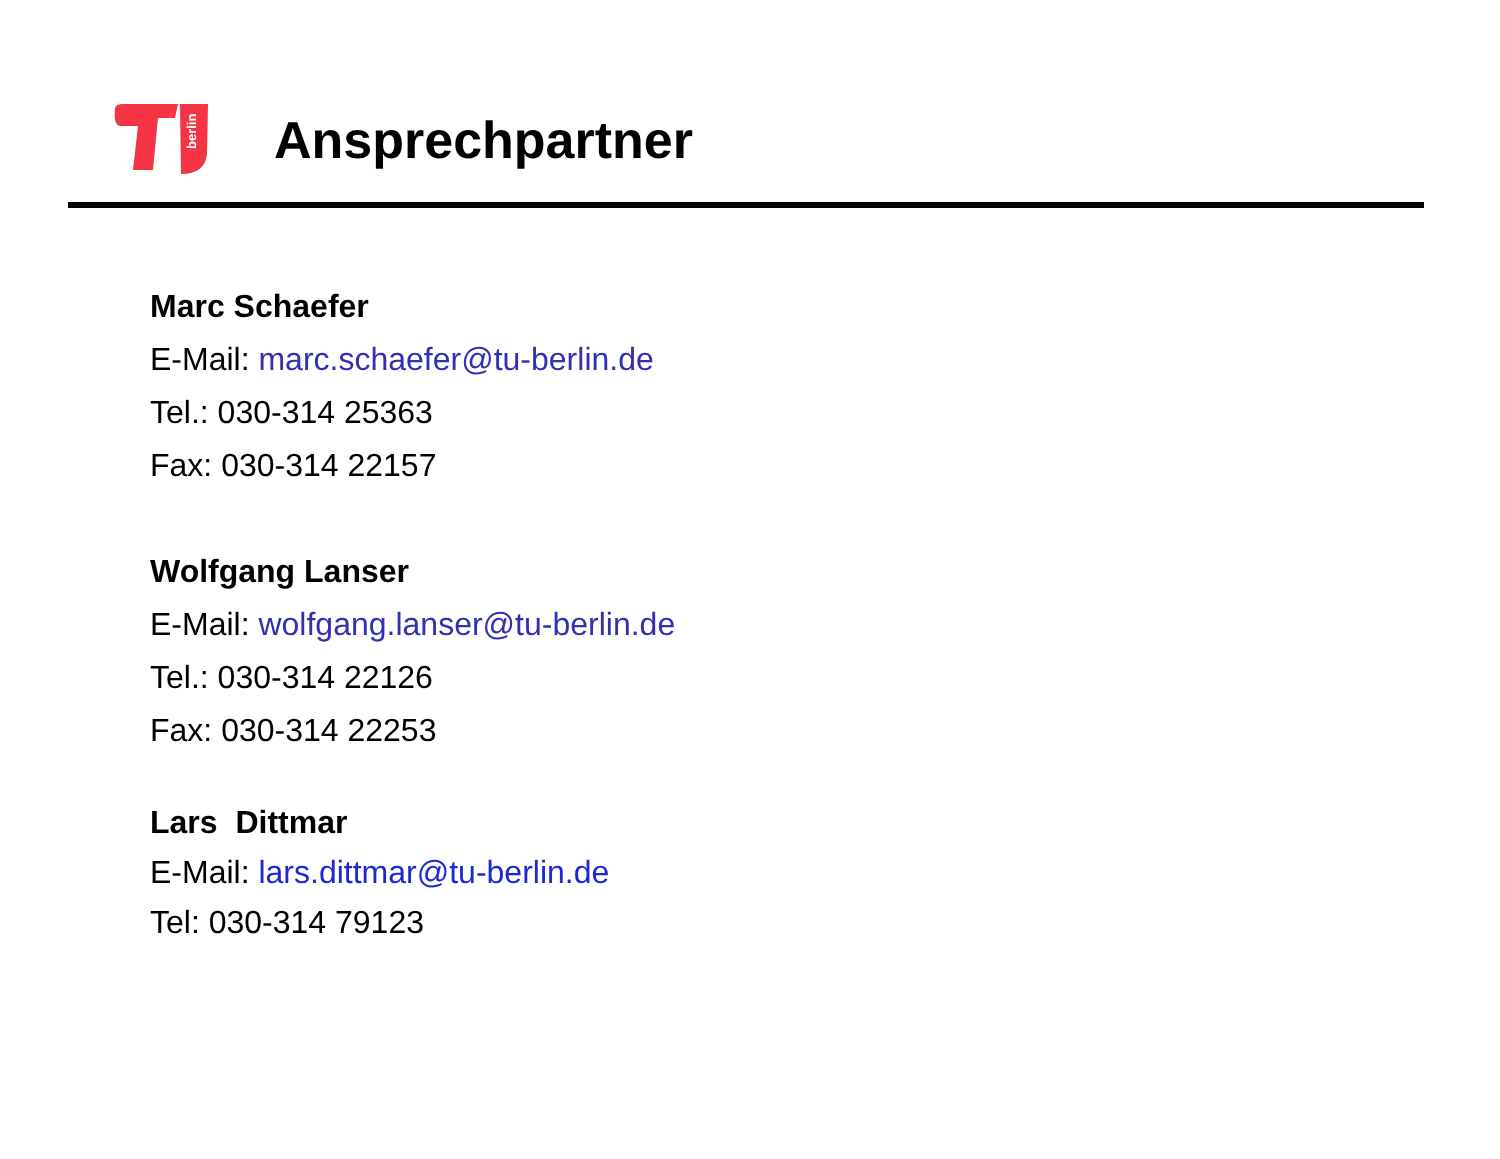berlin
Ansprechpartner
Marc Schaefer
E-Mail: marc.schaefer@tu-berlin.de
Tel.: 030-314 25363
Fax: 030-314 22157
Wolfgang Lanser
E-Mail: wolfgang.lanser@tu-berlin.de
Tel.: 030-314 22126
Fax: 030-314 22253
Lars Dittmar
E-Mail: lars.dittmar@tu-berlin.de
Tel: 030-314 79123